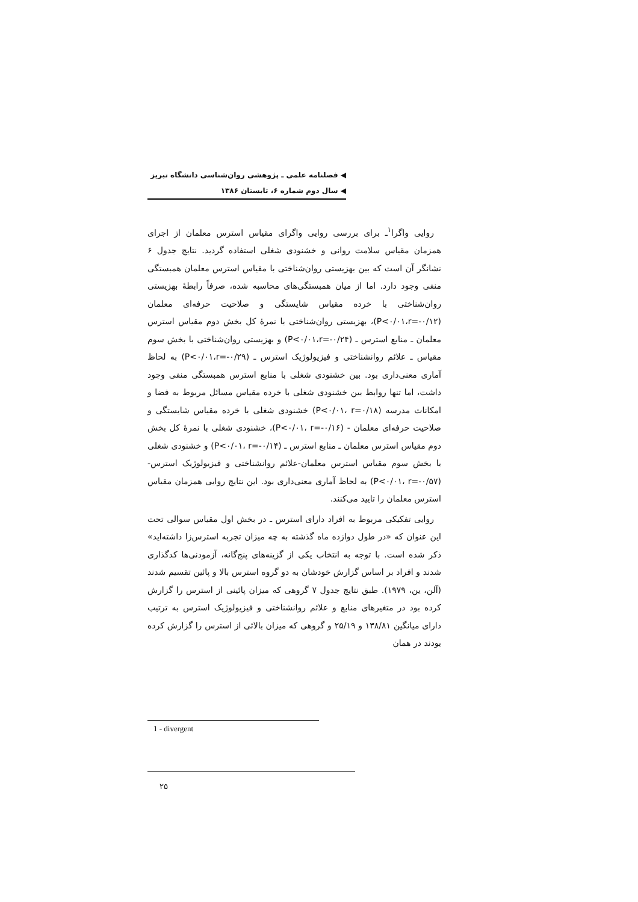◀ فصلنامه علمی ـ پژوهشی روان‌شناسی دانشگاه تبریز
◀ سال دوم شماره ۶، تابستان ۱۳۸۶
روایی واگرا<sup>۱</sup>ـ برای بررسی روایی واگرای مقیاس استرس معلمان از اجرای همزمان مقیاس سلامت روانی و خشنودی شغلی استفاده گردید. نتایج جدول ۶ نشانگر آن است که بین بهزیستی روان‌شناختی با مقیاس استرس معلمان همبستگی منفی وجود دارد. اما از میان همبستگی‌های محاسبه شده، صرفاً رابطهٔ بهزیستی روان‌شناختی با خرده مقیاس شایستگی و صلاحیت حرفه‌ای معلمان (P<۰/۰۱،r=-۰/۱۲)، بهزیستی روان‌شناختی با نمرهٔ کل بخش دوم مقیاس استرس معلمان ـ منابع استرس ـ (P<۰/۰۱،r=-۰/۲۴) و بهزیستی روان‌شناختی با بخش سوم مقیاس ـ علائم روانشناختی و فیزیولوژیک استرس ـ (P<۰/۰۱،r=-۰/۲۹) به لحاظ آماری معنی‌داری بود. بین خشنودی شغلی با منابع استرس همبستگی منفی وجود داشت، اما تنها روابط بین خشنودی شغلی با خرده مقیاس مسائل مربوط به فضا و امکانات مدرسه (P<۰/۰۱، r=۰/۱۸) خشنودی شغلی با خرده مقیاس شایستگی و صلاحیت حرفه‌ای معلمان - (P<۰/۰۱، r=-۰/۱۶)، خشنودی شغلی با نمرهٔ کل بخش دوم مقیاس استرس معلمان ـ منابع استرس ـ (P<۰/۰۱، r=-۰/۱۴) و خشنودی شغلی با بخش سوم مقیاس استرس معلمان-علائم روانشناختی و فیزیولوژیک استرس- (P<۰/۰۱، r=-۰/۵۷) به لحاظ آماری معنی‌داری بود. این نتایج روایی همزمان مقیاس استرس معلمان را تایید می‌کنند.
روایی تفکیکی مربوط به افراد دارای استرس ـ در بخش اول مقیاس سوالی تحت این عنوان که «در طول دوازده ماه گذشته به چه میزان تجربه استرس‌زا داشته‌اید» ذکر شده است. با توجه به انتخاب یکی از گزینه‌های پنج‌گانه، آزمودنی‌ها کدگذاری شدند و افراد بر اساس گزارش خودشان به دو گروه استرس بالا و پائین تقسیم شدند (آلن، ین، ۱۹۷۹). طبق نتایج جدول ۷ گروهی که میزان پائینی از استرس را گزارش کرده بود در متغیرهای منابع و علائم روانشناختی و فیزیولوژیک استرس به ترتیب دارای میانگین ۱۳۸/۸۱ و ۲۵/۱۹ و گروهی که میزان بالائی از استرس را گزارش کرده بودند در همان
1 - divergent
۲۵